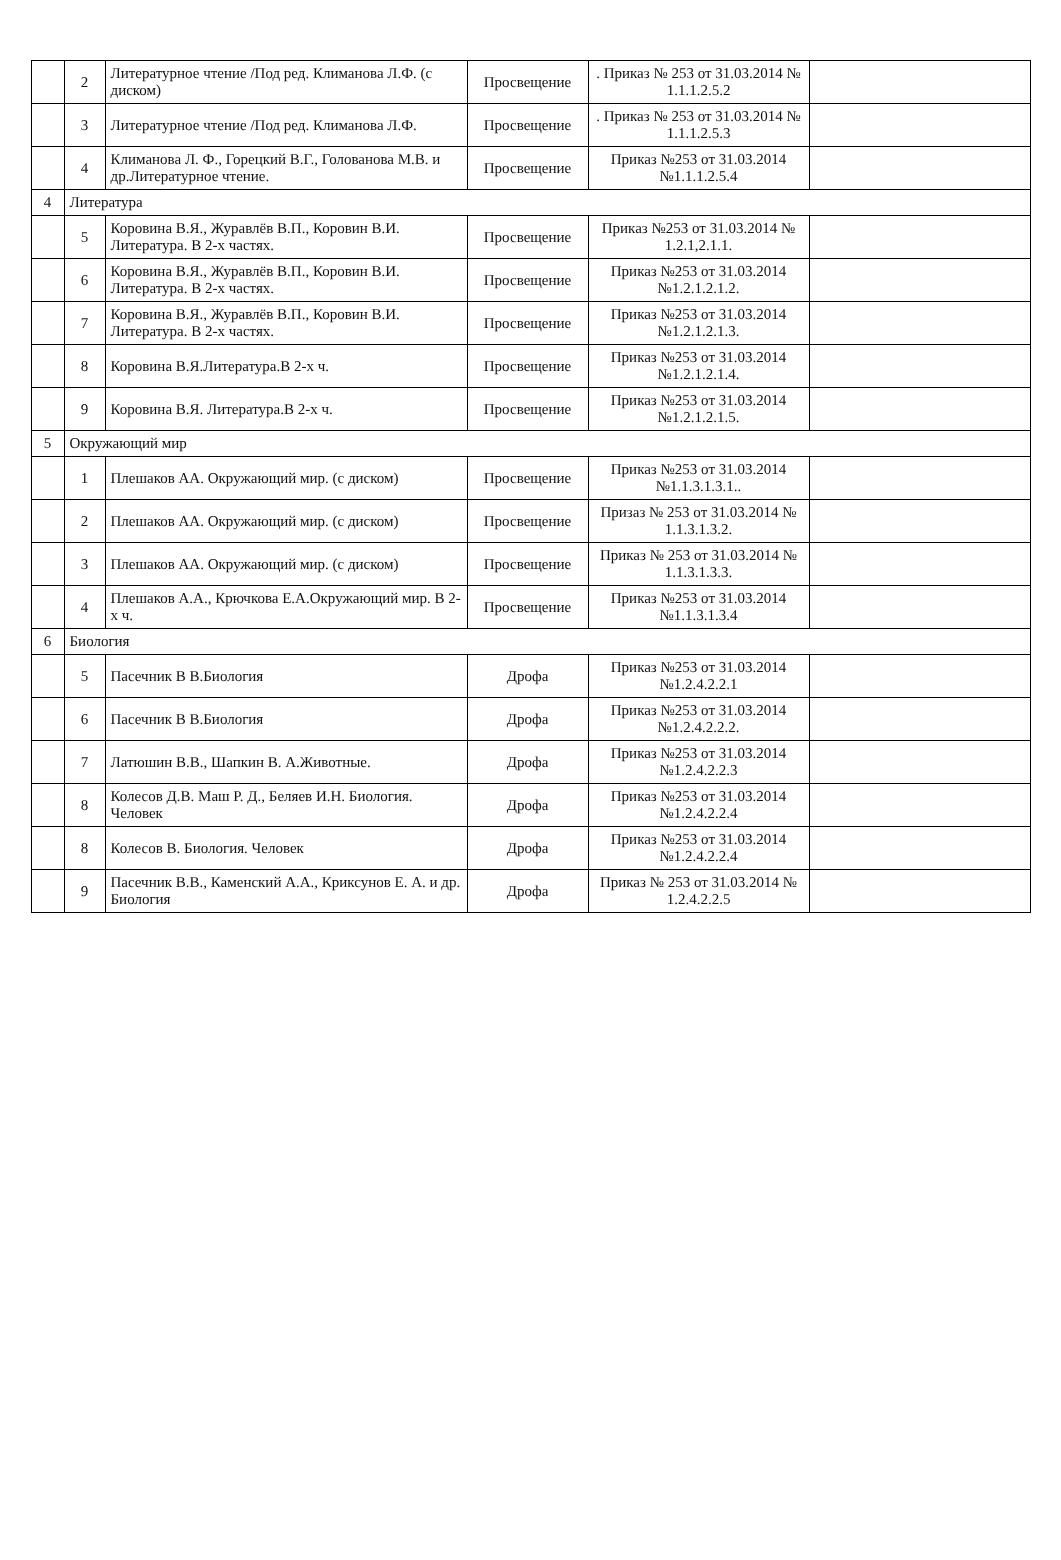| | 2 | Литературное чтение /Под ред. Климанова Л.Ф. (с диском) | Просвещение | . Приказ № 253 от 31.03.2014 № 1.1.1.2.5.2 | |
| | 3 | Литературное чтение /Под ред. Климанова Л.Ф. | Просвещение | . Приказ № 253 от 31.03.2014 № 1.1.1.2.5.3 | |
| | 4 | Климанова Л. Ф., Горецкий В.Г., Голованова М.В. и др.Литературное чтение. | Просвещение | Приказ №253 от 31.03.2014 №1.1.1.2.5.4 | |
| 4 | Литература | | | | |
| | 5 | Коровина В.Я., Журавлёв В.П., Коровин В.И. Литература. В 2-х частях. | Просвещение | Приказ №253 от 31.03.2014 № 1.2.1,2.1.1. | |
| | 6 | Коровина В.Я., Журавлёв В.П., Коровин В.И. Литература. В 2-х частях. | Просвещение | Приказ №253 от 31.03.2014 №1.2.1.2.1.2. | |
| | 7 | Коровина В.Я., Журавлёв В.П., Коровин В.И. Литература. В 2-х частях. | Просвещение | Приказ №253 от 31.03.2014 №1.2.1.2.1.3. | |
| | 8 | Коровина В.Я.Литература.В 2-х ч. | Просвещение | Приказ №253 от 31.03.2014 №1.2.1.2.1.4. | |
| | 9 | Коровина В.Я. Литература.В 2-х ч. | Просвещение | Приказ №253 от 31.03.2014 №1.2.1.2.1.5. | |
| 5 | Окружающий мир | | | | |
| | 1 | Плешаков АА. Окружающий мир. (с диском) | Просвещение | Приказ №253 от 31.03.2014 №1.1.3.1.3.1.. | |
| | 2 | Плешаков АА. Окружающий мир. (с диском) | Просвещение | Призаз № 253 от 31.03.2014 № 1.1.3.1.3.2. | |
| | 3 | Плешаков АА. Окружающий мир. (с диском) | Просвещение | Приказ № 253 от 31.03.2014 № 1.1.3.1.3.3. | |
| | 4 | Плешаков А.А., Крючкова Е.А.Окружающий мир. В 2-х ч. | Просвещение | Приказ №253 от 31.03.2014 №1.1.3.1.3.4 | |
| 6 | Биология | | | | |
| | 5 | Пасечник В В.Биология | Дрофа | Приказ №253 от 31.03.2014 №1.2.4.2.2.1 | |
| | 6 | Пасечник В В.Биология | Дрофа | Приказ №253 от 31.03.2014 №1.2.4.2.2.2. | |
| | 7 | Латюшин В.В., Шапкин В. А.Животные. | Дрофа | Приказ №253 от 31.03.2014 №1.2.4.2.2.3 | |
| | 8 | Колесов Д.В. Маш Р. Д., Беляев И.Н. Биология. Человек | Дрофа | Приказ №253 от 31.03.2014 №1.2.4.2.2.4 | |
| | 8 | Колесов В. Биология. Человек | Дрофа | Приказ №253 от 31.03.2014 №1.2.4.2.2.4 | |
| | 9 | Пасечник В.В., Каменский А.А., Криксунов Е. А. и др. Биология | Дрофа | Приказ № 253 от 31.03.2014 № 1.2.4.2.2.5 | |